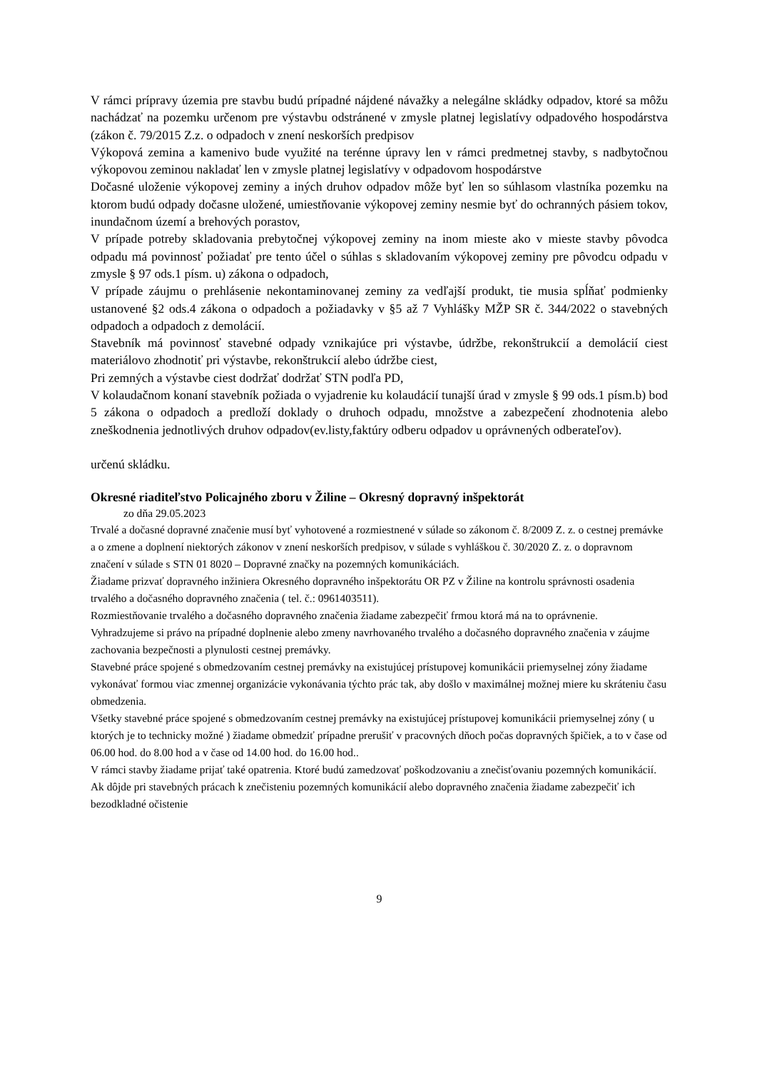V rámci prípravy územia pre stavbu budú prípadné nájdené návažky a nelegálne skládky odpadov, ktoré sa môžu nachádzať na pozemku určenom pre výstavbu odstránené v zmysle platnej legislatívy odpadového hospodárstva (zákon č. 79/2015 Z.z. o odpadoch v znení neskorších predpisov
Výkopová zemina a kamenivo bude využité na terénne úpravy len v rámci predmetnej stavby, s nadbytočnou výkopovou zeminou nakladať len v zmysle platnej legislatívy v odpadovom hospodárstve
Dočasné uloženie výkopovej zeminy a iných druhov odpadov môže byť len so súhlasom vlastníka pozemku na ktorom budú odpady dočasne uložené, umiestňovanie výkopovej zeminy nesmie byť do ochranných pásiem tokov, inundačnom území a brehových porastov,
V prípade potreby skladovania prebytočnej výkopovej zeminy na inom mieste ako v mieste stavby pôvodca odpadu má povinnosť požiadať pre tento účel o súhlas s skladovaním výkopovej zeminy pre pôvodcu odpadu v zmysle § 97 ods.1 písm. u) zákona o odpadoch,
V prípade záujmu o prehlásenie nekontaminovanej zeminy za vedľajší produkt, tie musia spĺňať podmienky ustanovené §2 ods.4 zákona o odpadoch a požiadavky v §5 až 7 Vyhlášky MŽP SR č. 344/2022 o stavebných odpadoch a odpadoch z demolácií.
Stavebník má povinnosť stavebné odpady vznikajúce pri výstavbe, údržbe, rekonštrukcií a demolácií ciest materiálovo zhodnotiť pri výstavbe, rekonštrukcií alebo údržbe ciest,
Pri zemných a výstavbe ciest dodržať dodržať STN podľa PD,
V kolaudačnom konaní stavebník požiada o vyjadrenie ku kolaudácií tunajší úrad v zmysle § 99 ods.1 písm.b) bod 5 zákona o odpadoch a predloží doklady o druhoch odpadu, množstve a zabezpečení zhodnotenia alebo zneškodnenia jednotlivých druhov odpadov(ev.listy,faktúry odberu odpadov u oprávnených odberateľov).
určenú skládku.
Okresné riaditeľstvo Policajného zboru v Žiline – Okresný dopravný inšpektorát
zo dňa 29.05.2023
Trvalé a dočasné dopravné značenie musí byť vyhotovené a rozmiestnené v súlade so zákonom č. 8/2009 Z. z. o cestnej premávke a o zmene a doplnení niektorých zákonov v znení neskorších predpisov, v súlade s vyhláškou č. 30/2020 Z. z. o dopravnom značení v súlade s STN 01 8020 – Dopravné značky na pozemných komunikáciách.
Žiadame prizvať dopravného inžiniera Okresného dopravného inšpektorátu OR PZ v Žiline na kontrolu správnosti osadenia trvalého a dočasného dopravného značenia ( tel. č.: 0961403511).
Rozmiestňovanie trvalého a dočasného dopravného značenia žiadame zabezpečiť frmou ktorá má na to oprávnenie.
Vyhradzujeme si právo na prípadné doplnenie alebo zmeny navrhovaného trvalého a dočasného dopravného značenia v záujme zachovania bezpečnosti a plynulosti cestnej premávky.
Stavebné práce spojené s obmedzovaním cestnej premávky na existujúcej prístupovej komunikácii priemyselnej zóny žiadame vykonávať formou viac zmennej organizácie vykonávania týchto prác tak, aby došlo v maximálnej možnej miere ku skráteniu času obmedzenia.
Všetky stavebné práce spojené s obmedzovaním cestnej premávky na existujúcej prístupovej komunikácii priemyselnej zóny ( u ktorých je to technicky možné ) žiadame obmedziť prípadne prerušiť v pracovných dňoch počas dopravných špičiek, a to v čase od 06.00 hod. do 8.00 hod a v čase od 14.00 hod. do 16.00 hod..
V rámci stavby žiadame prijať také opatrenia. Ktoré budú zamedzovať poškodzovaniu a znečisťovaniu pozemných komunikácií.
Ak dôjde pri stavebných prácach k znečisteniu pozemných komunikácií alebo dopravného značenia žiadame zabezpečiť ich bezodkladné očistenie
9